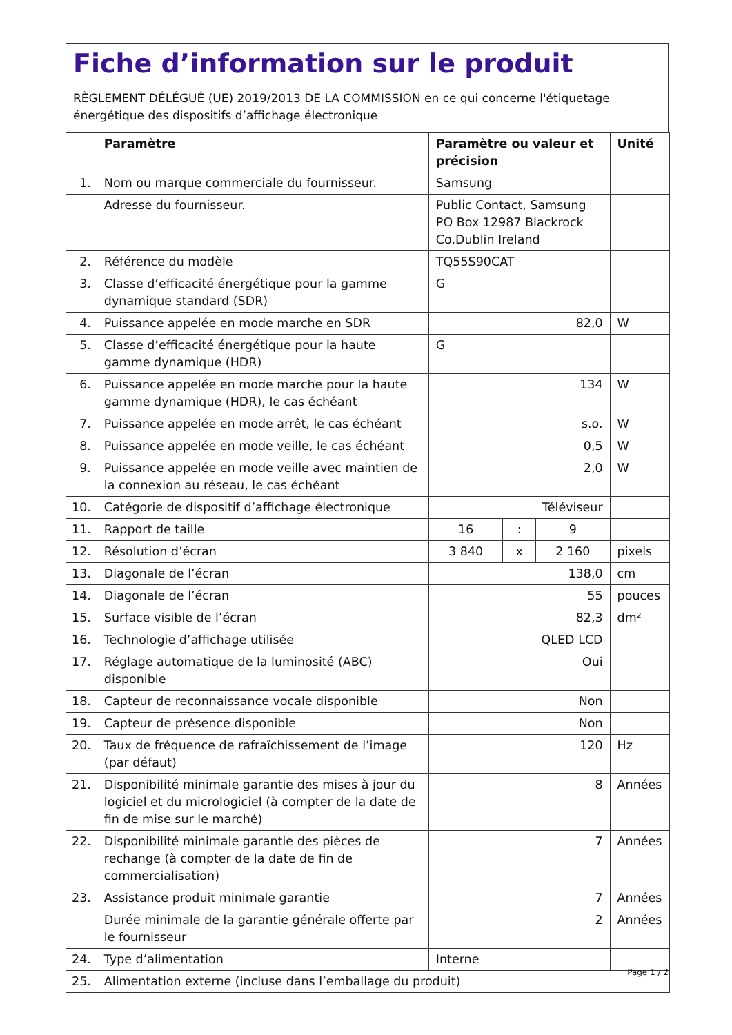Fiche d’information sur le produit
RÈGLEMENT DÉLÉGUÉ (UE) 2019/2013 DE LA COMMISSION en ce qui concerne l'étiquetage énergétique des dispositifs d’affichage électronique
| | Paramètre | Paramètre ou valeur et précision | | | Unité |
| --- | --- | --- | --- | --- | --- |
| 1. | Nom ou marque commerciale du fournisseur. | Samsung | | | |
| | Adresse du fournisseur. | Public Contact, Samsung PO Box 12987 Blackrock Co.Dublin Ireland | | | |
| 2. | Référence du modèle | TQ55S90CAT | | | |
| 3. | Classe d’efficacité énergétique pour la gamme dynamique standard (SDR) | G | | | |
| 4. | Puissance appelée en mode marche en SDR | 82,0 | | | W |
| 5. | Classe d’efficacité énergétique pour la haute gamme dynamique (HDR) | G | | | |
| 6. | Puissance appelée en mode marche pour la haute gamme dynamique (HDR), le cas échéant | 134 | | | W |
| 7. | Puissance appelée en mode arrêt, le cas échéant | s.o. | | | W |
| 8. | Puissance appelée en mode veille, le cas échéant | 0,5 | | | W |
| 9. | Puissance appelée en mode veille avec maintien de la connexion au réseau, le cas échéant | 2,0 | | | W |
| 10. | Catégorie de dispositif d’affichage électronique | Téléviseur | | | |
| 11. | Rapport de taille | 16 | : | 9 | |
| 12. | Résolution d’écran | 3 840 | x | 2 160 | pixels |
| 13. | Diagonale de l’écran | 138,0 | | | cm |
| 14. | Diagonale de l’écran | 55 | | | pouces |
| 15. | Surface visible de l’écran | 82,3 | | | dm² |
| 16. | Technologie d’affichage utilisée | QLED LCD | | | |
| 17. | Réglage automatique de la luminosité (ABC) disponible | Oui | | | |
| 18. | Capteur de reconnaissance vocale disponible | Non | | | |
| 19. | Capteur de présence disponible | Non | | | |
| 20. | Taux de fréquence de rafraîchissement de l’image (par défaut) | 120 | | | Hz |
| 21. | Disponibilité minimale garantie des mises à jour du logiciel et du micrologiciel (à compter de la date de fin de mise sur le marché) | 8 | | | Années |
| 22. | Disponibilité minimale garantie des pièces de rechange (à compter de la date de fin de commercialisation) | 7 | | | Années |
| 23. | Assistance produit minimale garantie | 7 | | | Années |
| | Durée minimale de la garantie générale offerte par le fournisseur | 2 | | | Années |
| 24. | Type d’alimentation | Interne | | | |
| 25. | Alimentation externe (incluse dans l’emballage du produit) | | | | |
Page 1 / 2